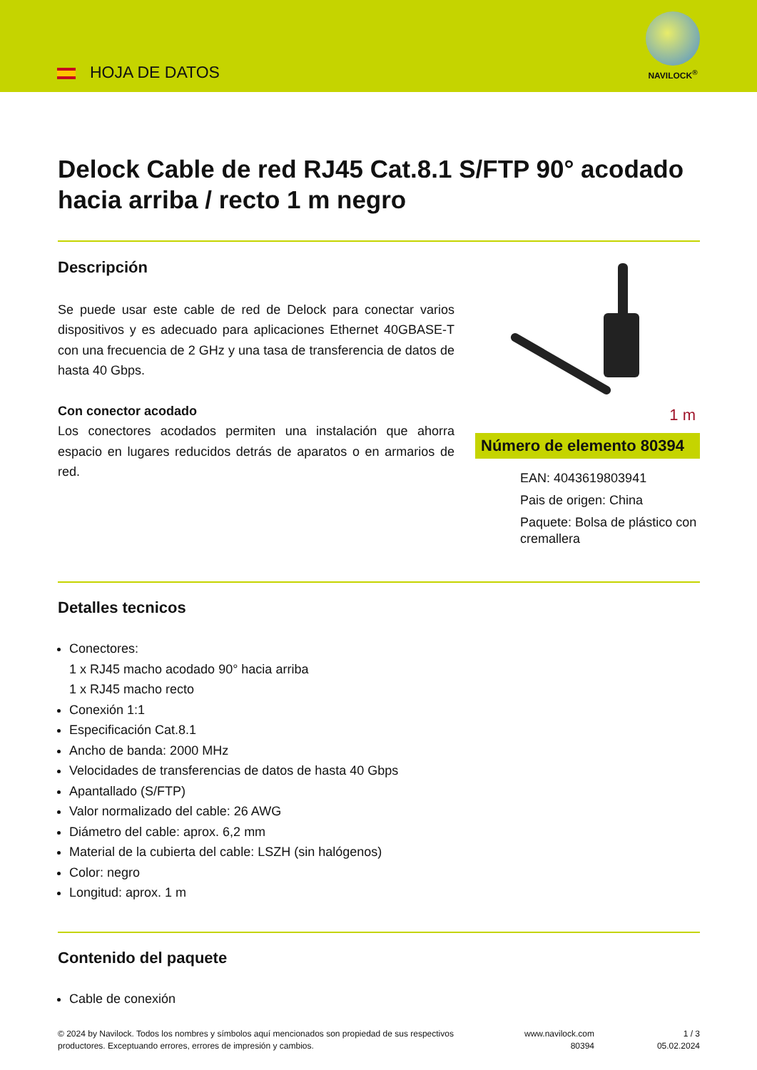HOJA DE DATOS
NAVILOCK<sup>®</sup>
Delock Cable de red RJ45 Cat.8.1 S/FTP 90° acodado hacia arriba / recto 1 m negro
Descripción
Se puede usar este cable de red de Delock para conectar varios dispositivos y es adecuado para aplicaciones Ethernet 40GBASE-T con una frecuencia de 2 GHz y una tasa de transferencia de datos de hasta 40 Gbps.
Con conector acodado
Los conectores acodados permiten una instalación que ahorra espacio en lugares reducidos detrás de aparatos o en armarios de red.
1 m
Número de elemento 80394
EAN: 4043619803941
Pais de origen: China
Paquete: Bolsa de plástico con cremallera
Detalles tecnicos
Conectores:
1 x RJ45 macho acodado 90° hacia arriba
1 x RJ45 macho recto
Conexión 1:1
Especificación Cat.8.1
Ancho de banda: 2000 MHz
Velocidades de transferencias de datos de hasta 40 Gbps
Apantallado (S/FTP)
Valor normalizado del cable: 26 AWG
Diámetro del cable: aprox. 6,2 mm
Material de la cubierta del cable: LSZH (sin halógenos)
Color: negro
Longitud: aprox. 1 m
Contenido del paquete
Cable de conexión
© 2024 by Navilock. Todos los nombres y símbolos aquí mencionados son propiedad de sus respectivos productores. Exceptuando errores, errores de impresión y cambios.
www.navilock.com
80394
1 / 3
05.02.2024